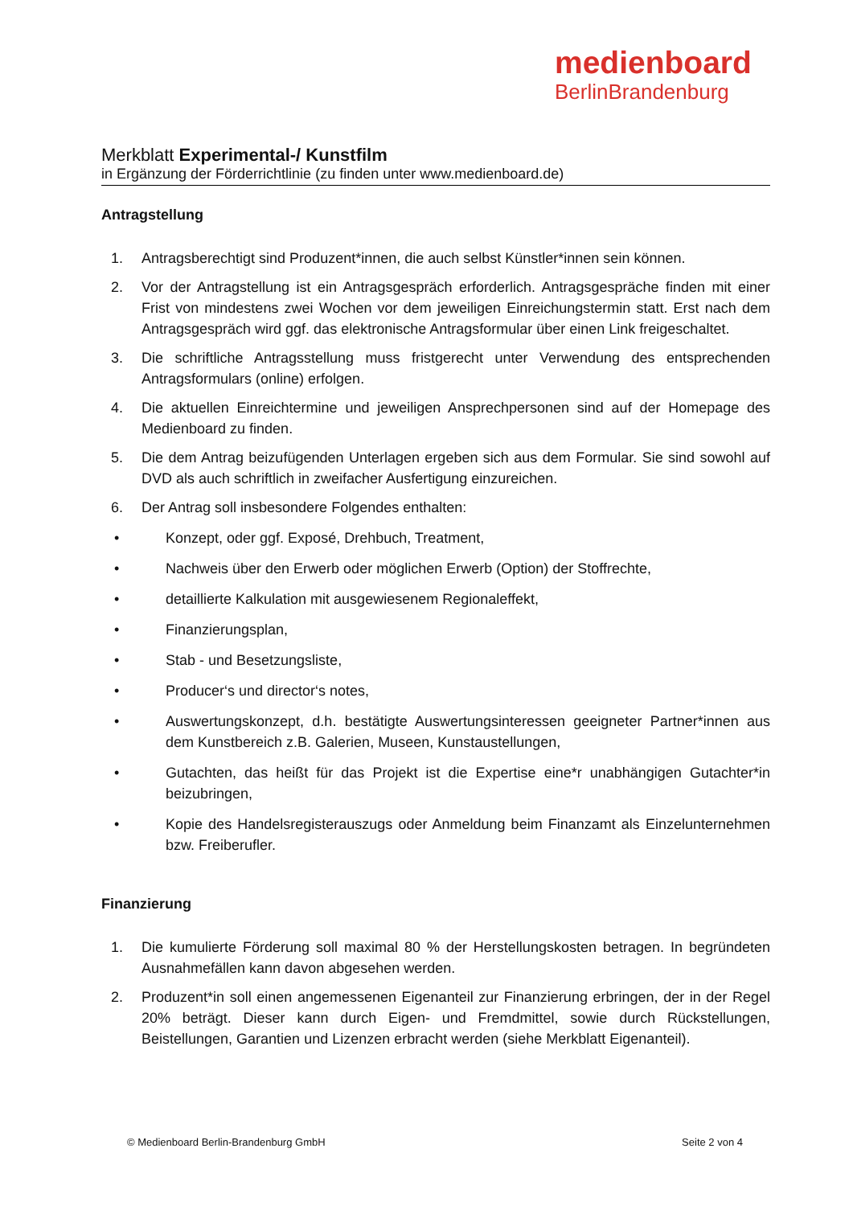medienboard
BerlinBrandenburg
Merkblatt Experimental-/ Kunstfilm
in Ergänzung der Förderrichtlinie (zu finden unter www.medienboard.de)
Antragstellung
1. Antragsberechtigt sind Produzent*innen, die auch selbst Künstler*innen sein können.
2. Vor der Antragstellung ist ein Antragsgespräch erforderlich. Antragsgespräche finden mit einer Frist von mindestens zwei Wochen vor dem jeweiligen Einreichungstermin statt. Erst nach dem Antragsgespräch wird ggf. das elektronische Antragsformular über einen Link freigeschaltet.
3. Die schriftliche Antragsstellung muss fristgerecht unter Verwendung des entsprechenden Antragsformulars (online) erfolgen.
4. Die aktuellen Einreichtermine und jeweiligen Ansprechpersonen sind auf der Homepage des Medienboard zu finden.
5. Die dem Antrag beizufügenden Unterlagen ergeben sich aus dem Formular. Sie sind sowohl auf DVD als auch schriftlich in zweifacher Ausfertigung einzureichen.
6. Der Antrag soll insbesondere Folgendes enthalten:
• Konzept, oder ggf. Exposé, Drehbuch, Treatment,
• Nachweis über den Erwerb oder möglichen Erwerb (Option) der Stoffrechte,
• detaillierte Kalkulation mit ausgewiesenem Regionaleffekt,
• Finanzierungsplan,
• Stab - und Besetzungsliste,
• Producer‘s und director‘s notes,
• Auswertungskonzept, d.h. bestätigte Auswertungsinteressen geeigneter Partner*innen aus dem Kunstbereich z.B. Galerien, Museen, Kunstaustellungen,
• Gutachten, das heißt für das Projekt ist die Expertise eine*r unabhängigen Gutachter*in beizubringen,
• Kopie des Handelsregisterauszugs oder Anmeldung beim Finanzamt als Einzelunternehmen bzw. Freiberufler.
Finanzierung
1. Die kumulierte Förderung soll maximal 80 % der Herstellungskosten betragen. In begründeten Ausnahmefällen kann davon abgesehen werden.
2. Produzent*in soll einen angemessenen Eigenanteil zur Finanzierung erbringen, der in der Regel 20% beträgt. Dieser kann durch Eigen- und Fremdmittel, sowie durch Rückstellungen, Beistellungen, Garantien und Lizenzen erbracht werden (siehe Merkblatt Eigenanteil).
© Medienboard Berlin-Brandenburg GmbH Seite 2 von 4